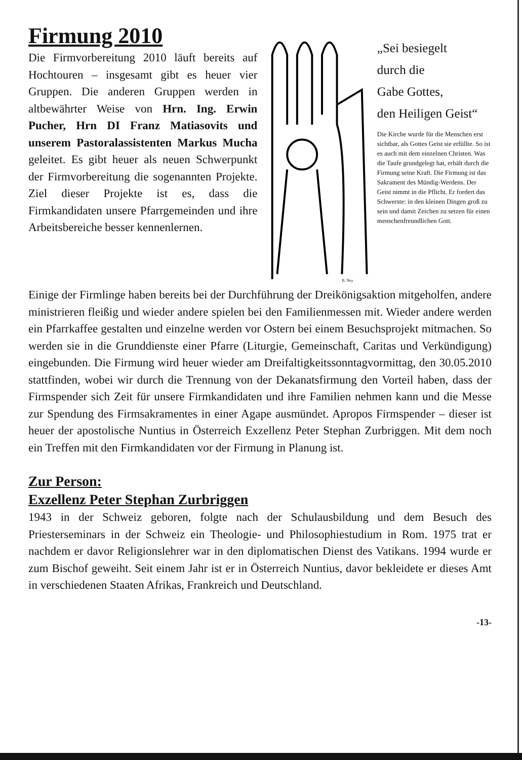Firmung 2010
Die Firmvorbereitung 2010 läuft bereits auf Hochtouren – insgesamt gibt es heuer vier Gruppen. Die anderen Gruppen werden in altbewährter Weise von Hrn. Ing. Erwin Pucher, Hrn DI Franz Matiasovits und unserem Pastoralassistenten Markus Mucha geleitet. Es gibt heuer als neuen Schwerpunkt der Firmvorbereitung die sogenannten Projekte. Ziel dieser Projekte ist es, dass die Firmkandidaten unsere Pfarrgemeinden und ihre Arbeitsbereiche besser kennenlernen.
B. Ney
„Sei besiegelt
durch die
Gabe Gottes,
den Heiligen Geist“
Die Kirche wurde für die Menschen erst sichtbar, als Gottes Geist sie erfüllte. So ist es auch mit dem einzelnen Christen. Was die Taufe grundgelegt hat, erhält durch die Firmung seine Kraft. Die Firmung ist das Sakrament des Mündig-Werdens. Der Geist nimmt in die Pflicht. Er fordert das Schwerste: in den kleinen Dingen groß zu sein und damit Zeichen zu setzen für einen menschenfreundlichen Gott.
Einige der Firmlinge haben bereits bei der Durchführung der Dreikönigsaktion mitgeholfen, andere ministrieren fleißig und wieder andere spielen bei den Familienmessen mit. Wieder andere werden ein Pfarrkaffee gestalten und einzelne werden vor Ostern bei einem Besuchsprojekt mitmachen. So werden sie in die Grunddienste einer Pfarre (Liturgie, Gemeinschaft, Caritas und Verkündigung) eingebunden. Die Firmung wird heuer wieder am Dreifaltigkeitssonntagvormittag, den 30.05.2010 stattfinden, wobei wir durch die Trennung von der Dekanatsfirmung den Vorteil haben, dass der Firmspender sich Zeit für unsere Firmkandidaten und ihre Familien nehmen kann und die Messe zur Spendung des Firmsakramentes in einer Agape ausmündet. Apropos Firmspender – dieser ist heuer der apostolische Nuntius in Österreich Exzellenz Peter Stephan Zurbriggen. Mit dem noch ein Treffen mit den Firmkandidaten vor der Firmung in Planung ist.
Zur Person:
Exzellenz Peter Stephan Zurbriggen
1943 in der Schweiz geboren, folgte nach der Schulausbildung und dem Besuch des Priesterseminars in der Schweiz ein Theologie- und Philosophiestudium in Rom. 1975 trat er nachdem er davor Religionslehrer war in den diplomatischen Dienst des Vatikans. 1994 wurde er zum Bischof geweiht. Seit einem Jahr ist er in Österreich Nuntius, davor bekleidete er dieses Amt in verschiedenen Staaten Afrikas, Frankreich und Deutschland.
-13-